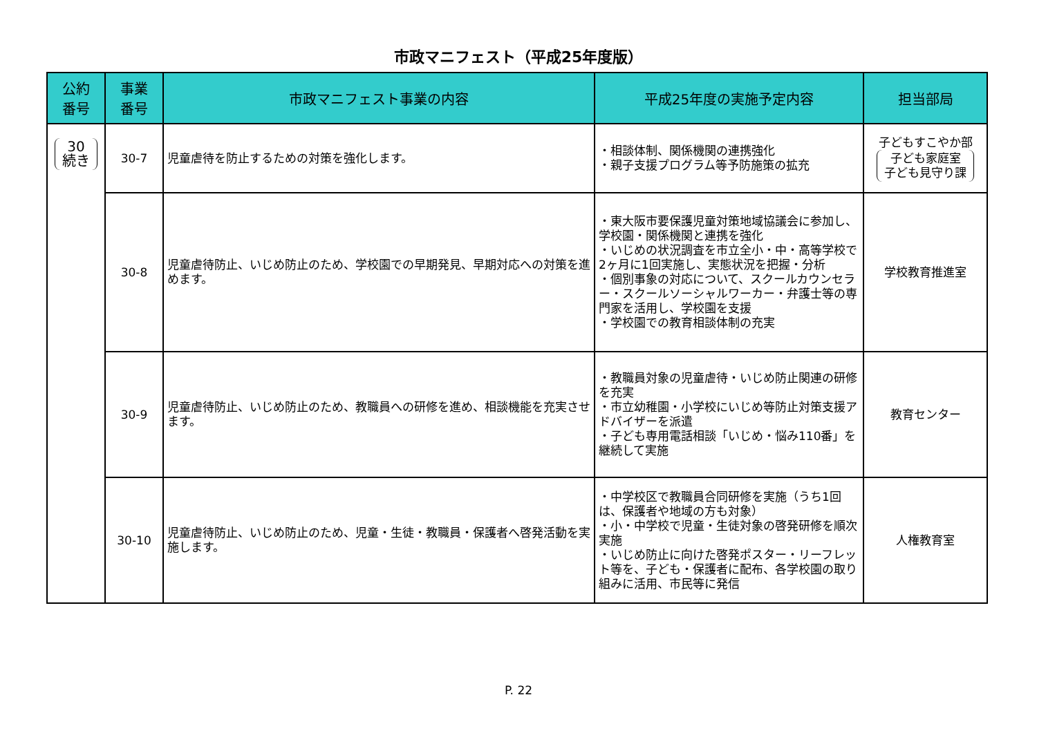市政マニフェスト（平成25年度版）
| 公約 番号 | 事業 番号 | 市政マニフェスト事業の内容 | 平成25年度の実施予定内容 | 担当部局 |
| --- | --- | --- | --- | --- |
| 30 続き | 30-7 | 児童虐待を防止するための対策を強化します。 | ・相談体制、関係機関の連携強化 ・親子支援プログラム等予防施策の拡充 | 子どもすこやか部 子ども家庭室 子ども見守り課 |
| | 30-8 | 児童虐待防止、いじめ防止のため、学校園での早期発見、早期対応への対策を進めます。 | ・東大阪市要保護児童対策地域協議会に参加し、学校園・関係機関と連携を強化 ・いじめの状況調査を市立全小・中・高等学校で2ヶ月に1回実施し、実態状況を把握・分析 ・個別事象の対応について、スクールカウンセラー・スクールソーシャルワーカー・弁護士等の専門家を活用し、学校園を支援 ・学校園での教育相談体制の充実 | 学校教育推進室 |
| | 30-9 | 児童虐待防止、いじめ防止のため、教職員への研修を進め、相談機能を充実させます。 | ・教職員対象の児童虐待・いじめ防止関連の研修を充実 ・市立幼稚園・小学校にいじめ等防止対策支援アドバイザーを派遣 ・子ども専用電話相談「いじめ・悩み110番」を継続して実施 | 教育センター |
| | 30-10 | 児童虐待防止、いじめ防止のため、児童・生徒・教職員・保護者へ啓発活動を実施します。 | ・中学校区で教職員合同研修を実施（うち1回は、保護者や地域の方も対象） ・小・中学校で児童・生徒対象の啓発研修を順次実施 ・いじめ防止に向けた啓発ポスター・リーフレット等を、子ども・保護者に配布、各学校園の取り組みに活用、市民等に発信 | 人権教育室 |
P. 22